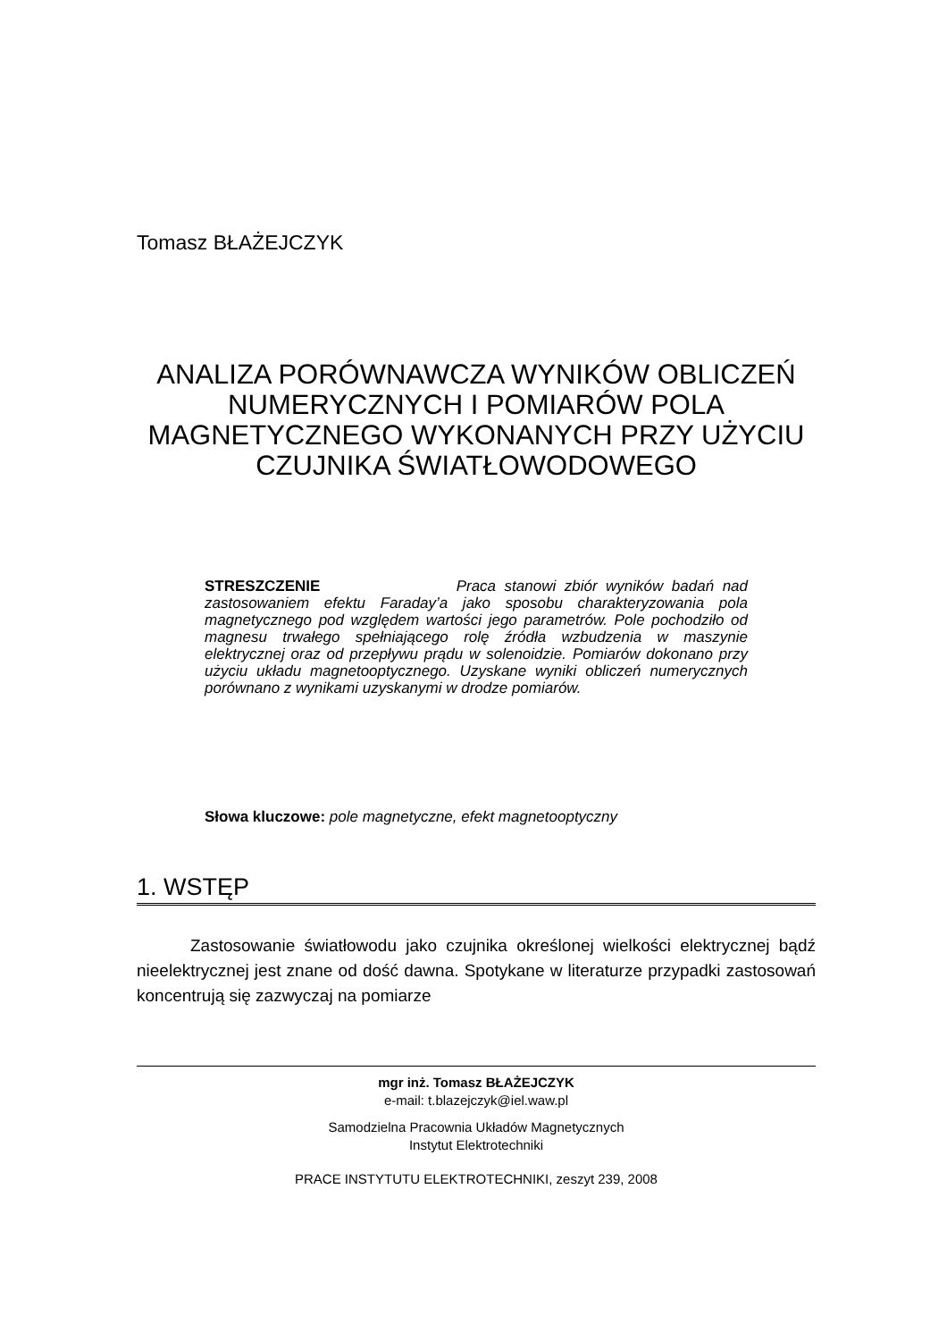Tomasz BŁAŻEJCZYK
ANALIZA PORÓWNAWCZA WYNIKÓW OBLICZEŃ NUMERYCZNYCH I POMIARÓW POLA MAGNETYCZNEGO WYKONANYCH PRZY UŻYCIU CZUJNIKA ŚWIATŁOWODOWEGO
STRESZCZENIE Praca stanowi zbiór wyników badań nad zastosowaniem efektu Faraday’a jako sposobu charakteryzowania pola magnetycznego pod względem wartości jego parametrów. Pole pochodziło od magnesu trwałego spełniającego rolę źródła wzbudzenia w maszynie elektrycznej oraz od przepływu prądu w solenoidzie. Pomiarów dokonano przy użyciu układu magnetooptycznego. Uzyskane wyniki obliczeń numerycznych porównano z wynikami uzyskanymi w drodze pomiarów.
Słowa kluczowe: pole magnetyczne, efekt magnetooptyczny
1. WSTĘP
Zastosowanie światłowodu jako czujnika określonej wielkości elektrycznej bądź nieelektrycznej jest znane od dość dawna. Spotykane w literaturze przypadki zastosowań koncentrują się zazwyczaj na pomiarze
mgr inż. Tomasz BŁAŻEJCZYK
e-mail: t.blazejczyk@iel.waw.pl
Samodzielna Pracownia Układów Magnetycznych
Instytut Elektrotechniki
PRACE INSTYTUTU ELEKTROTECHNIKI, zeszyt 239, 2008